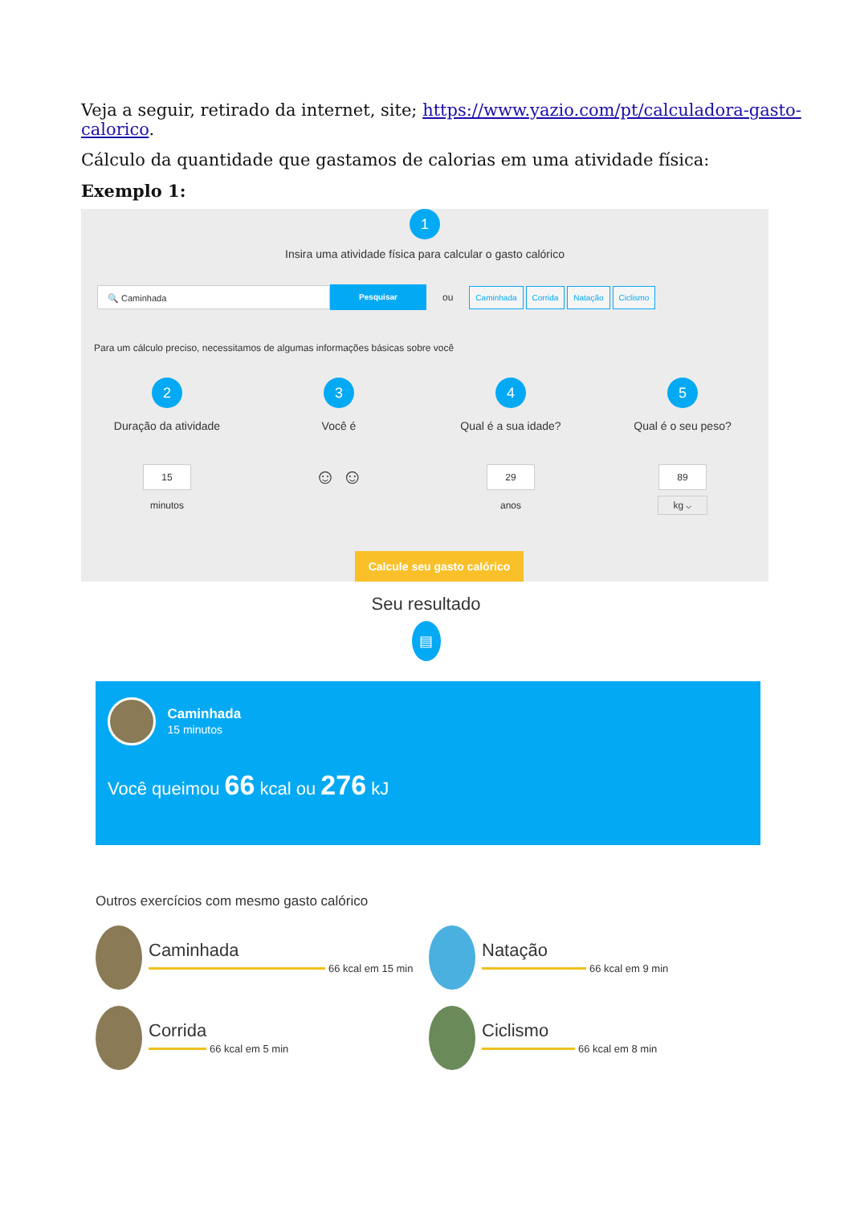Veja a seguir, retirado da internet, site; https://www.yazio.com/pt/calculadora-gasto-calorico.
Cálculo da quantidade que gastamos de calorias em uma atividade física:
Exemplo 1:
1
Insira uma atividade física para calcular o gasto calórico
🔍 Caminhada
Pesquisar
ou Caminhada Corrida Natação Ciclismo
Para um cálculo preciso, necessitamos de algumas informações básicas sobre você
2
Duração da atividade
15
minutos
3
Você é
☺ ☺
4
Qual é a sua idade?
29
anos
5
Qual é o seu peso?
89
kg ⌵
Calcule seu gasto calórico
Seu resultado
▤
Caminhada
15 minutos
Você queimou 66 kcal ou 276 kJ
Outros exercícios com mesmo gasto calórico
Caminhada
66 kcal em 15 min
Natação
66 kcal em 9 min
Corrida
66 kcal em 5 min
Ciclismo
66 kcal em 8 min